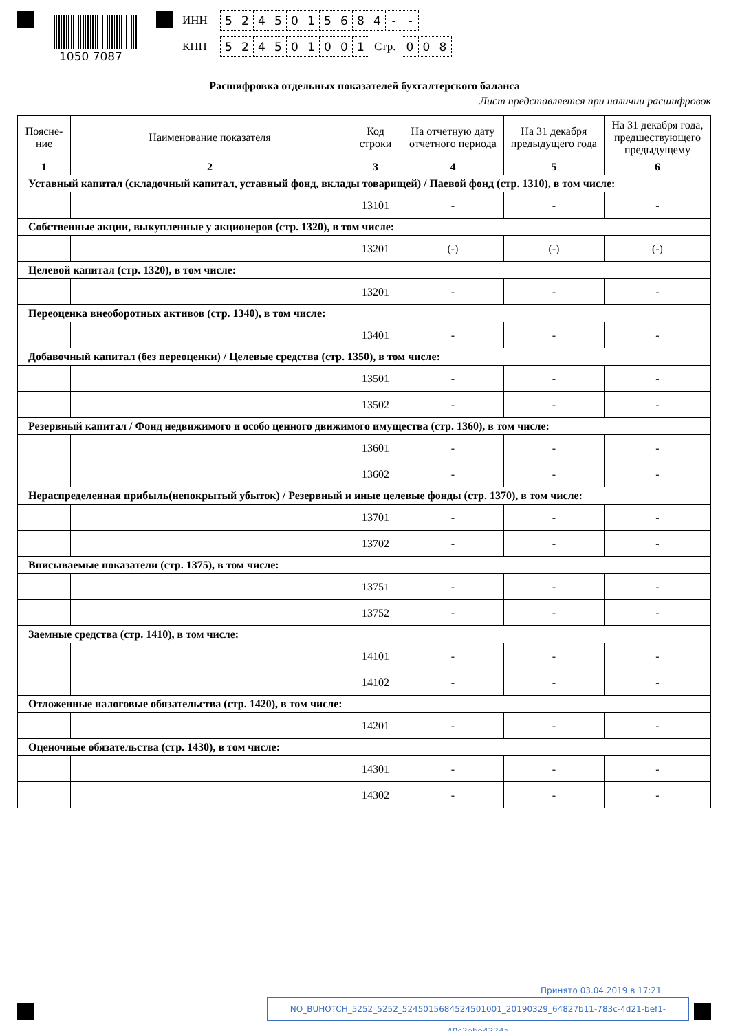1050 7087
ИНН 5245015684 - -
КПП 524501001 Стр. 0 0 8
Расшифровка отдельных показателей бухгалтерского баланса
Лист представляется при наличии расшифровок
| Поясне- ние | Наименование показателя | Код строки | На отчетную дату отчетного периода | На 31 декабря предыдущего года | На 31 декабря года, предшествующего предыдущему |
| --- | --- | --- | --- | --- | --- |
| 1 | 2 | 3 | 4 | 5 | 6 |
| Уставный капитал (складочный капитал, уставный фонд, вклады товарищей) / Паевой фонд (стр. 1310), в том числе: | | | | | |
| | | 13101 | - | - | - |
| Собственные акции, выкупленные у акционеров (стр. 1320), в том числе: | | | | | |
| | | 13201 | (-) | (-) | (-) |
| Целевой капитал (стр. 1320), в том числе: | | | | | |
| | | 13201 | - | - | - |
| Переоценка внеоборотных активов (стр. 1340), в том числе: | | | | | |
| | | 13401 | - | - | - |
| Добавочный капитал (без переоценки) / Целевые средства (стр. 1350), в том числе: | | | | | |
| | | 13501 | - | - | - |
| | | 13502 | - | - | - |
| Резервный капитал / Фонд недвижимого и особо ценного движимого имущества (стр. 1360), в том числе: | | | | | |
| | | 13601 | - | - | - |
| | | 13602 | - | - | - |
| Нераспределенная прибыль(непокрытый убыток) / Резервный и иные целевые фонды (стр. 1370), в том числе: | | | | | |
| | | 13701 | - | - | - |
| | | 13702 | - | - | - |
| Вписываемые показатели (стр. 1375), в том числе: | | | | | |
| | | 13751 | - | - | - |
| | | 13752 | - | - | - |
| Заемные средства (стр. 1410), в том числе: | | | | | |
| | | 14101 | - | - | - |
| | | 14102 | - | - | - |
| Отложенные налоговые обязательства (стр. 1420), в том числе: | | | | | |
| | | 14201 | - | - | - |
| Оценочные обязательства (стр. 1430), в том числе: | | | | | |
| | | 14301 | - | - | - |
| | | 14302 | - | - | - |
NO_BUHOTCH_5252_5252_5245015684524501001_20190329_64827b11-783c-4d21-bef1-40c2ebe4224a
Принято 03.04.2019 в 17:21